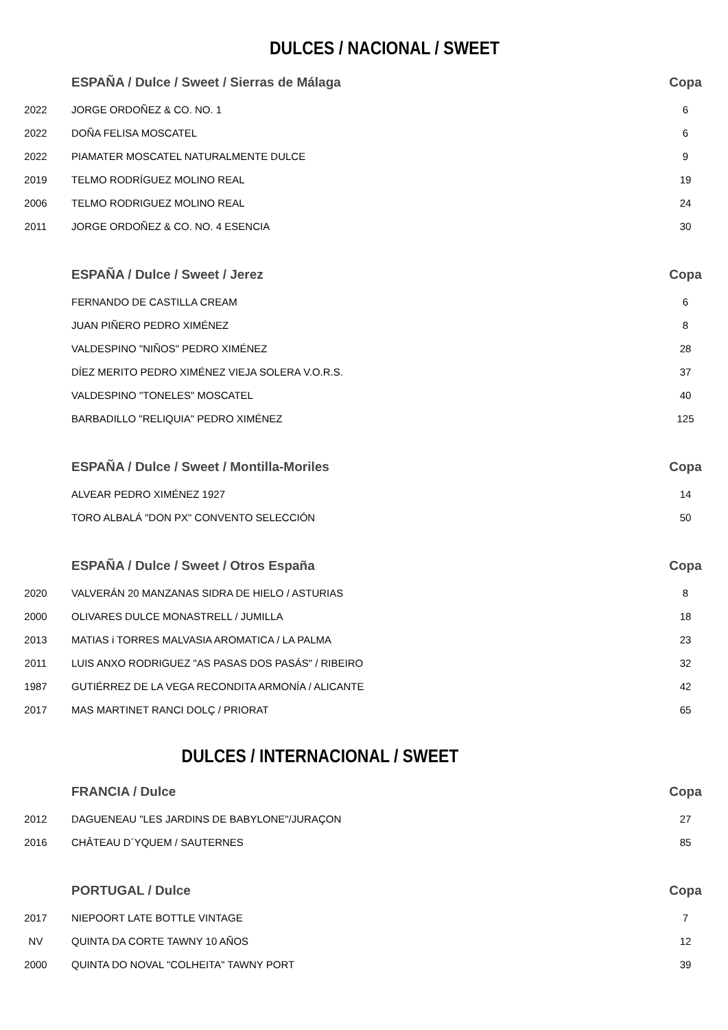DULCES / NACIONAL / SWEET
| | ESPAÑA / Dulce / Sweet / Sierras de Málaga | Copa | |
| 2022 | JORGE ORDOÑEZ & CO. NO. 1 | 6 | |
| 2022 | DOÑA FELISA MOSCATEL | 6 | |
| 2022 | PIAMATER MOSCATEL NATURALMENTE DULCE | 9 | |
| 2019 | TELMO RODRÍGUEZ MOLINO REAL | 19 | |
| 2006 | TELMO RODRIGUEZ MOLINO REAL | 24 | |
| 2011 | JORGE ORDOÑEZ & CO. NO. 4 ESENCIA | 30 | |
| | ESPAÑA / Dulce / Sweet / Jerez | Copa | |
| | FERNANDO DE CASTILLA CREAM | 6 | |
| | JUAN PIÑERO PEDRO XIMÉNEZ | 8 | |
| | VALDESPINO "NIÑOS" PEDRO XIMÉNEZ | 28 | |
| | DÍEZ MERITO PEDRO XIMÉNEZ VIEJA SOLERA V.O.R.S. | 37 | |
| | VALDESPINO "TONELES" MOSCATEL | 40 | |
| | BARBADILLO "RELIQUIA" PEDRO XIMÉNEZ | 125 | |
| | ESPAÑA / Dulce / Sweet / Montilla-Moriles | Copa | |
| | ALVEAR PEDRO XIMÉNEZ 1927 | 14 | |
| | TORO ALBALÁ "DON PX" CONVENTO SELECCIÓN | 50 | |
| | ESPAÑA / Dulce / Sweet / Otros España | Copa | |
| 2020 | VALVERÁN 20 MANZANAS SIDRA DE HIELO / ASTURIAS | 8 | |
| 2000 | OLIVARES DULCE MONASTRELL / JUMILLA | 18 | |
| 2013 | MATIAS i TORRES MALVASIA AROMATICA / LA PALMA | 23 | |
| 2011 | LUIS ANXO RODRIGUEZ "AS PASAS DOS PASÁS" / RIBEIRO | 32 | |
| 1987 | GUTIÉRREZ DE LA VEGA RECONDITA ARMONÍA / ALICANTE | 42 | |
| 2017 | MAS MARTINET RANCI DOLÇ / PRIORAT | 65 | |
DULCES / INTERNACIONAL / SWEET
| | FRANCIA / Dulce | Copa | |
| 2012 | DAGUENEAU "LES JARDINS DE BABYLONE"/JURAÇON | 27 | |
| 2016 | CHÂTEAU D´YQUEM / SAUTERNES | 85 | |
| | PORTUGAL / Dulce | Copa | |
| 2017 | NIEPOORT LATE BOTTLE VINTAGE | 7 | |
| NV | QUINTA DA CORTE TAWNY 10 AÑOS | 12 | |
| 2000 | QUINTA DO NOVAL "COLHEITA" TAWNY PORT | 39 | |